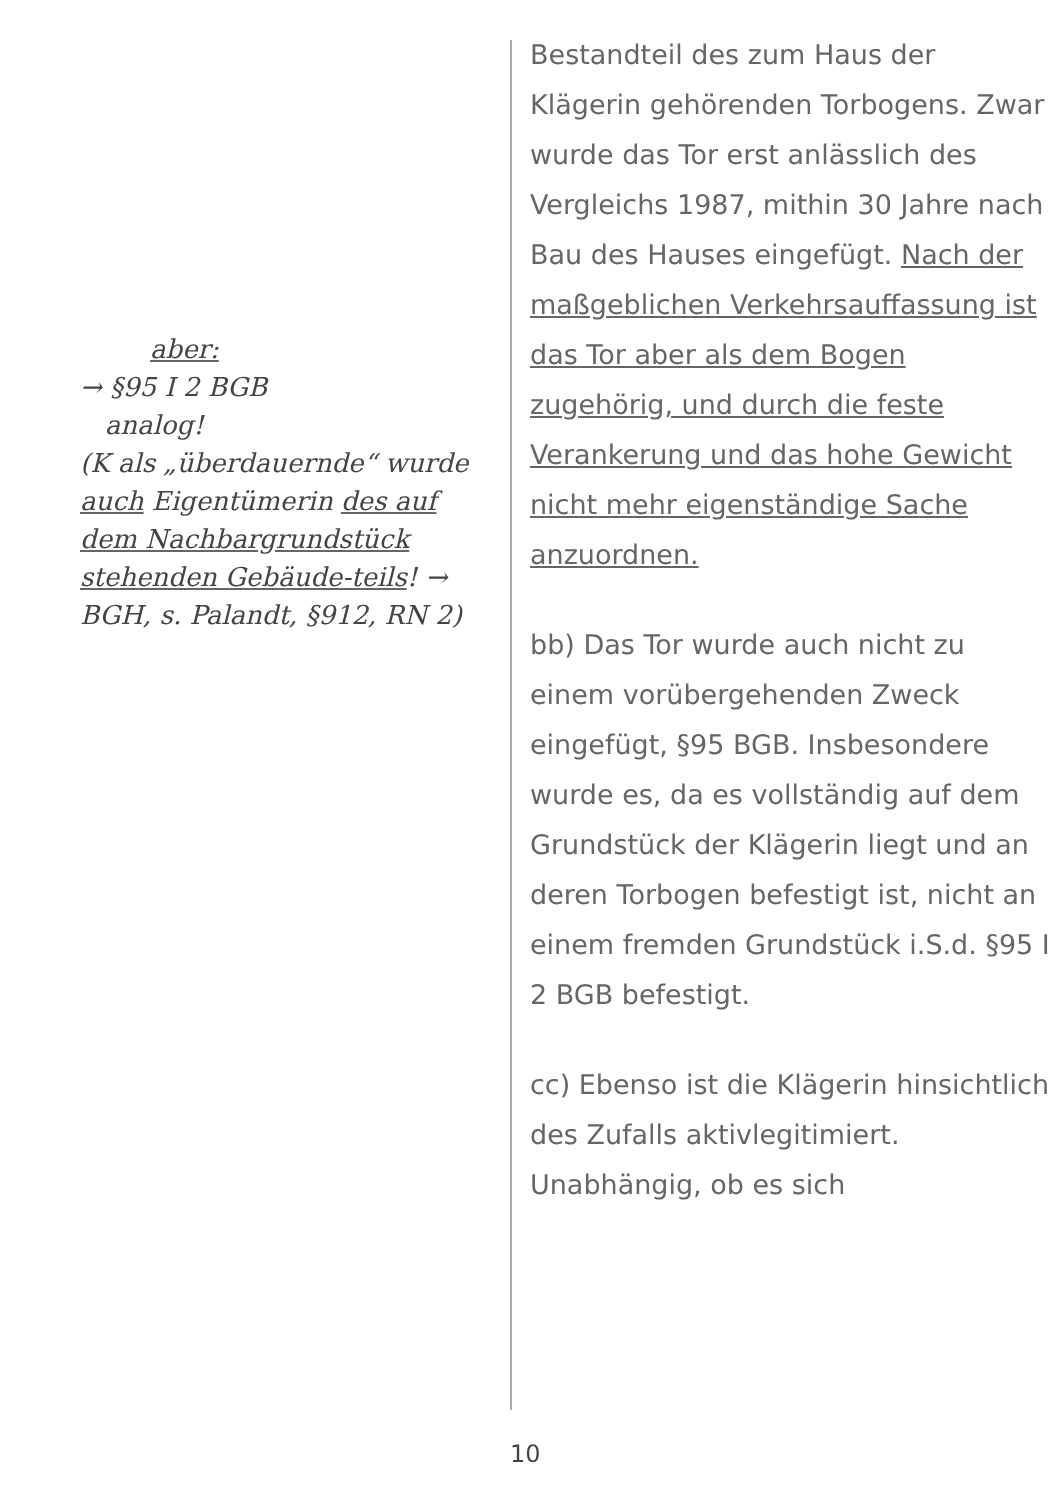aber:
→ §95 I 2 BGB
analog!
(K als „überdauernde“ wurde auch Eigentümerin des auf dem Nachbargrundstück stehenden Gebäude-teils! → BGH, s. Palandt, §912, RN 2)
Bestandteil des zum Haus der Klägerin gehörenden Torbogens. Zwar wurde das Tor erst anlässlich des Vergleichs 1987, mithin 30 Jahre nach Bau des Hauses eingefügt. Nach der maßgeblichen Verkehrsauffassung ist das Tor aber als dem Bogen zugehörig, und durch die feste Verankerung und das hohe Gewicht nicht mehr eigenständige Sache anzuordnen.
bb) Das Tor wurde auch nicht zu einem vorübergehenden Zweck eingefügt, §95 BGB. Insbesondere wurde es, da es vollständig auf dem Grundstück der Klägerin liegt und an deren Torbogen befestigt ist, nicht an einem fremden Grundstück i.S.d. §95 I 2 BGB befestigt.
cc) Ebenso ist die Klägerin hinsichtlich des Zufalls aktivlegitimiert.
Unabhängig, ob es sich
10